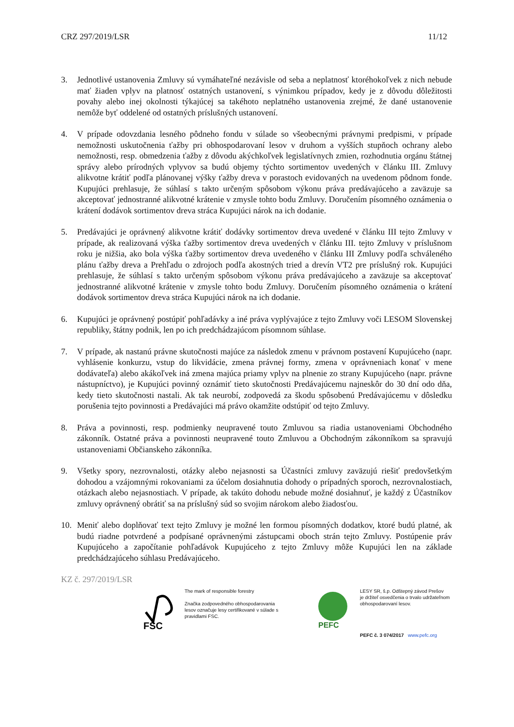CRZ 297/2019/LSR 11/12
3. Jednotlivé ustanovenia Zmluvy sú vymáhateľné nezávisle od seba a neplatnosť ktoréhokoľvek z nich nebude mať žiaden vplyv na platnosť ostatných ustanovení, s výnimkou prípadov, kedy je z dôvodu dôležitosti povahy alebo inej okolnosti týkajúcej sa takéhoto neplatného ustanovenia zrejmé, že dané ustanovenie nemôže byť oddelené od ostatných príslušných ustanovení.
4. V prípade odovzdania lesného pôdneho fondu v súlade so všeobecnými právnymi predpismi, v prípade nemožnosti uskutočnenia ťažby pri obhospodarovaní lesov v druhom a vyšších stupňoch ochrany alebo nemožnosti, resp. obmedzenia ťažby z dôvodu akýchkoľvek legislatívnych zmien, rozhodnutia orgánu štátnej správy alebo prírodných vplyvov sa budú objemy týchto sortimentov uvedených v článku III. Zmluvy alikvotne krátiť podľa plánovanej výšky ťažby dreva v porastoch evidovaných na uvedenom pôdnom fonde. Kupujúci prehlasuje, že súhlasí s takto určeným spôsobom výkonu práva predávajúceho a zaväzuje sa akceptovať jednostranné alikvotné krátenie v zmysle tohto bodu Zmluvy. Doručením písomného oznámenia o krátení dodávok sortimentov dreva stráca Kupujúci nárok na ich dodanie.
5. Predávajúci je oprávnený alikvotne krátiť dodávky sortimentov dreva uvedené v článku III tejto Zmluvy v prípade, ak realizovaná výška ťažby sortimentov dreva uvedených v článku III. tejto Zmluvy v príslušnom roku je nižšia, ako bola výška ťažby sortimentov dreva uvedeného v článku III Zmluvy podľa schváleného plánu ťažby dreva a Prehľadu o zdrojoch podľa akostných tried a drevín VT2 pre príslušný rok. Kupujúci prehlasuje, že súhlasí s takto určeným spôsobom výkonu práva predávajúceho a zaväzuje sa akceptovať jednostranné alikvotné krátenie v zmysle tohto bodu Zmluvy. Doručením písomného oznámenia o krátení dodávok sortimentov dreva stráca Kupujúci nárok na ich dodanie.
6. Kupujúci je oprávnený postúpiť pohľadávky a iné práva vyplývajúce z tejto Zmluvy voči LESOM Slovenskej republiky, štátny podnik, len po ich predchádzajúcom písomnom súhlase.
7. V prípade, ak nastanú právne skutočnosti majúce za následok zmenu v právnom postavení Kupujúceho (napr. vyhlásenie konkurzu, vstup do likvidácie, zmena právnej formy, zmena v oprávneniach konať v mene dodávateľa) alebo akákoľvek iná zmena majúca priamy vplyv na plnenie zo strany Kupujúceho (napr. právne nástupníctvo), je Kupujúci povinný oznámiť tieto skutočnosti Predávajúcemu najneskôr do 30 dní odo dňa, kedy tieto skutočnosti nastali. Ak tak neurobí, zodpovedá za škodu spôsobenú Predávajúcemu v dôsledku porušenia tejto povinnosti a Predávajúci má právo okamžite odstúpiť od tejto Zmluvy.
8. Práva a povinnosti, resp. podmienky neupravené touto Zmluvou sa riadia ustanoveniami Obchodného zákonník. Ostatné práva a povinnosti neupravené touto Zmluvou a Obchodným zákonníkom sa spravujú ustanoveniami Občianskeho zákonníka.
9. Všetky spory, nezrovnalosti, otázky alebo nejasnosti sa Účastníci zmluvy zaväzujú riešiť predovšetkým dohodou a vzájomnými rokovaniami za účelom dosiahnutia dohody o prípadných sporoch, nezrovnalostiach, otázkach alebo nejasnostiach. V prípade, ak takúto dohodu nebude možné dosiahnuť, je každý z Účastníkov zmluvy oprávnený obrátiť sa na príslušný súd so svojim nárokom alebo žiadosťou.
10. Meniť alebo doplňovať text tejto Zmluvy je možné len formou písomných dodatkov, ktoré budú platné, ak budú riadne potvrdené a podpísané oprávnenými zástupcami oboch strán tejto Zmluvy. Postúpenie práv Kupujúceho a započítanie pohľadávok Kupujúceho z tejto Zmluvy môže Kupujúci len na základe predchádzajúceho súhlasu Predávajúceho.
KZ č. 297/2019/LSR
FSC
The mark of responsible forestry
Značka zodpovedného obhospodarovania lesov označuje lesy certifikované v súlade s pravidlami FSC.
PEFC
LESY SR, š.p. Odštepný závod Prešov
je držiteľ osvedčenia o trvalo udržateľnom obhospodarovaní lesov.
PEFC č. 3 074/2017 www.pefc.org